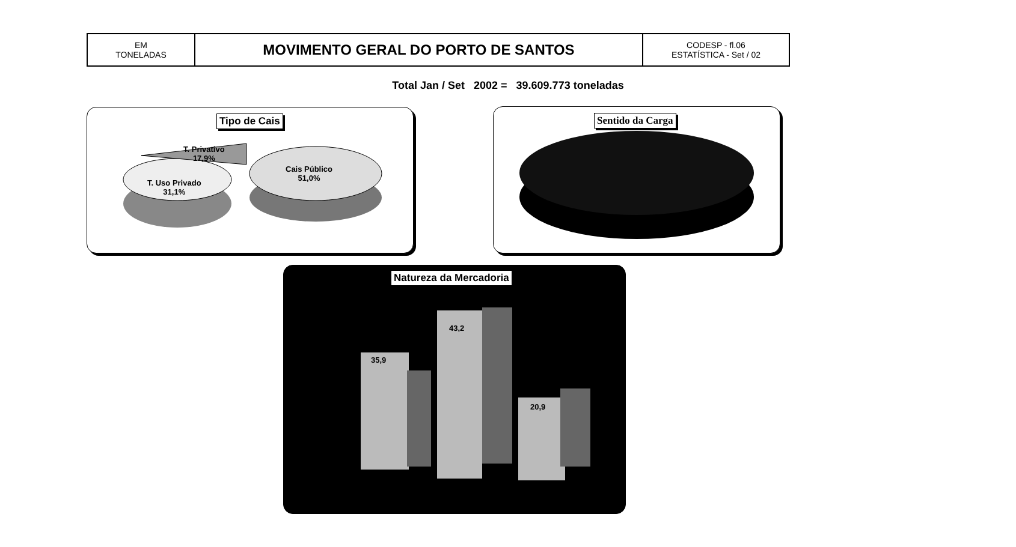| EM TONELADAS | MOVIMENTO GERAL DO PORTO DE SANTOS | CODESP - fl.06 ESTATÍSTICA - Set / 02 |
Total Jan / Set 2002 = 39.609.773 toneladas
Tipo de Cais
T. Privativo
17,9%
T. Uso Privado
31,1%
Cais Público
51,0%
Sentido da Carga
Natureza da Mercadoria
35,9
43,2
20,9